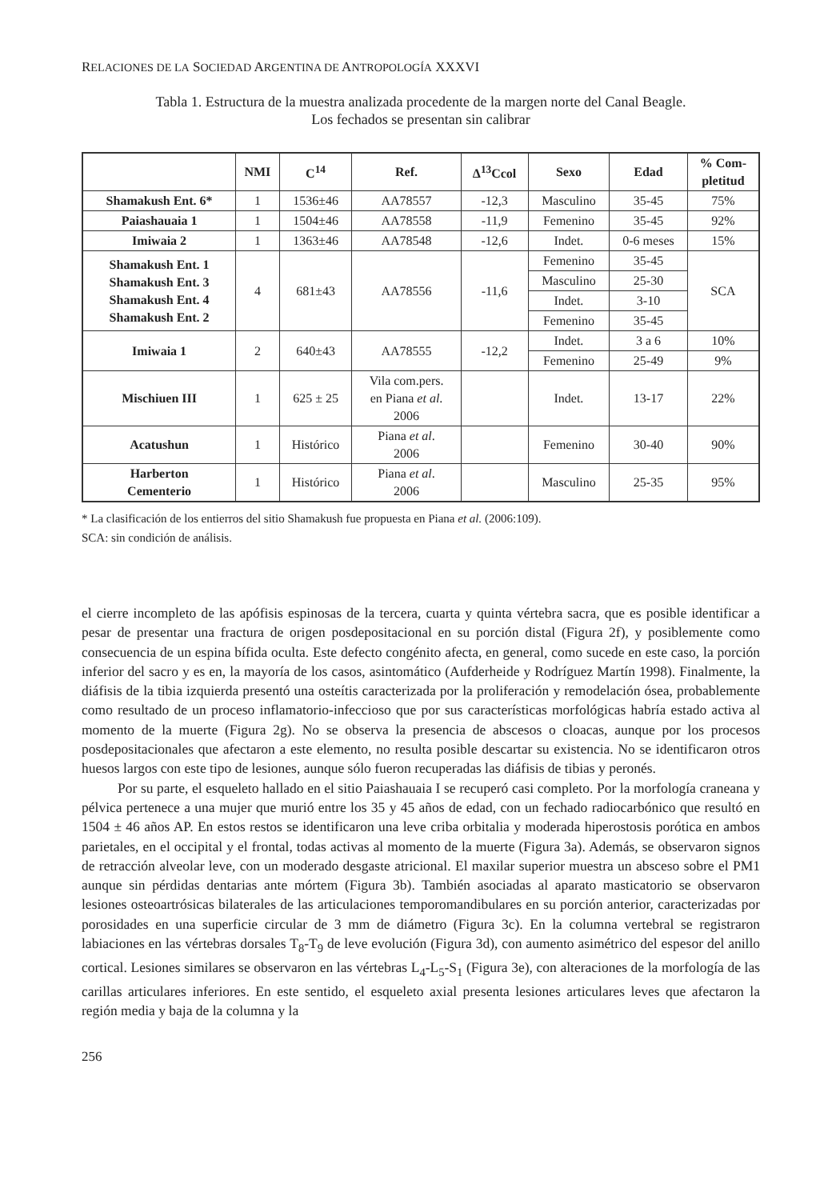RELACIONES DE LA SOCIEDAD ARGENTINA DE ANTROPOLOGÍA XXXVI
Tabla 1. Estructura de la muestra analizada procedente de la margen norte del Canal Beagle.
Los fechados se presentan sin calibrar
| | NMI | C<sup>14</sup> | Ref. | Δ<sup>13</sup>Ccol | Sexo | Edad | % Com- pletitud |
| --- | --- | --- | --- | --- | --- | --- | --- |
| Shamakush Ent. 6* | 1 | 1536±46 | AA78557 | -12,3 | Masculino | 35-45 | 75% |
| Paiashauaia 1 | 1 | 1504±46 | AA78558 | -11,9 | Femenino | 35-45 | 92% |
| Imiwaia 2 | 1 | 1363±46 | AA78548 | -12,6 | Indet. | 0-6 meses | 15% |
| Shamakush Ent. 1 Shamakush Ent. 3 Shamakush Ent. 4 Shamakush Ent. 2 | 4 | 681±43 | AA78556 | -11,6 | Femenino | 35-45 | SCA |
| | | | | | Masculino | 25-30 | |
| | | | | | Indet. | 3-10 | |
| | | | | | Femenino | 35-45 | |
| Imiwaia 1 | 2 | 640±43 | AA78555 | -12,2 | Indet. | 3 a 6 | 10% |
| | | | | | Femenino | 25-49 | 9% |
| Mischiuen III | 1 | 625 ± 25 | Vila com.pers. en Piana et al . 2006 | | Indet. | 13-17 | 22% |
| Acatushun | 1 | Histórico | Piana et al . 2006 | | Femenino | 30-40 | 90% |
| Harberton Cementerio | 1 | Histórico | Piana et al . 2006 | | Masculino | 25-35 | 95% |
* La clasificación de los entierros del sitio Shamakush fue propuesta en Piana et al. (2006:109).
SCA: sin condición de análisis.
el cierre incompleto de las apófisis espinosas de la tercera, cuarta y quinta vértebra sacra, que es posible identificar a pesar de presentar una fractura de origen posdepositacional en su porción distal (Figura 2f), y posiblemente como consecuencia de un espina bífida oculta. Este defecto congénito afecta, en general, como sucede en este caso, la porción inferior del sacro y es en, la mayoría de los casos, asintomático (Aufderheide y Rodríguez Martín 1998). Finalmente, la diáfisis de la tibia izquierda presentó una osteítis caracterizada por la proliferación y remodelación ósea, probablemente como resultado de un proceso inflamatorio-infeccioso que por sus características morfológicas habría estado activa al momento de la muerte (Figura 2g). No se observa la presencia de abscesos o cloacas, aunque por los procesos posdepositacionales que afectaron a este elemento, no resulta posible descartar su existencia. No se identificaron otros huesos largos con este tipo de lesiones, aunque sólo fueron recuperadas las diáfisis de tibias y peronés.
Por su parte, el esqueleto hallado en el sitio Paiashauaia I se recuperó casi completo. Por la morfología craneana y pélvica pertenece a una mujer que murió entre los 35 y 45 años de edad, con un fechado radiocarbónico que resultó en 1504 ± 46 años AP. En estos restos se identificaron una leve criba orbitalia y moderada hiperostosis porótica en ambos parietales, en el occipital y el frontal, todas activas al momento de la muerte (Figura 3a). Además, se observaron signos de retracción alveolar leve, con un moderado desgaste atricional. El maxilar superior muestra un absceso sobre el PM1 aunque sin pérdidas dentarias ante mórtem (Figura 3b). También asociadas al aparato masticatorio se observaron lesiones osteoartrósicas bilaterales de las articulaciones temporomandibulares en su porción anterior, caracterizadas por porosidades en una superficie circular de 3 mm de diámetro (Figura 3c). En la columna vertebral se registraron labiaciones en las vértebras dorsales T<sub>8</sub>-T<sub>9</sub> de leve evolución (Figura 3d), con aumento asimétrico del espesor del anillo cortical. Lesiones similares se observaron en las vértebras L<sub>4</sub>-L<sub>5</sub>-S<sub>1</sub> (Figura 3e), con alteraciones de la morfología de las carillas articulares inferiores. En este sentido, el esqueleto axial presenta lesiones articulares leves que afectaron la región media y baja de la columna y la
256